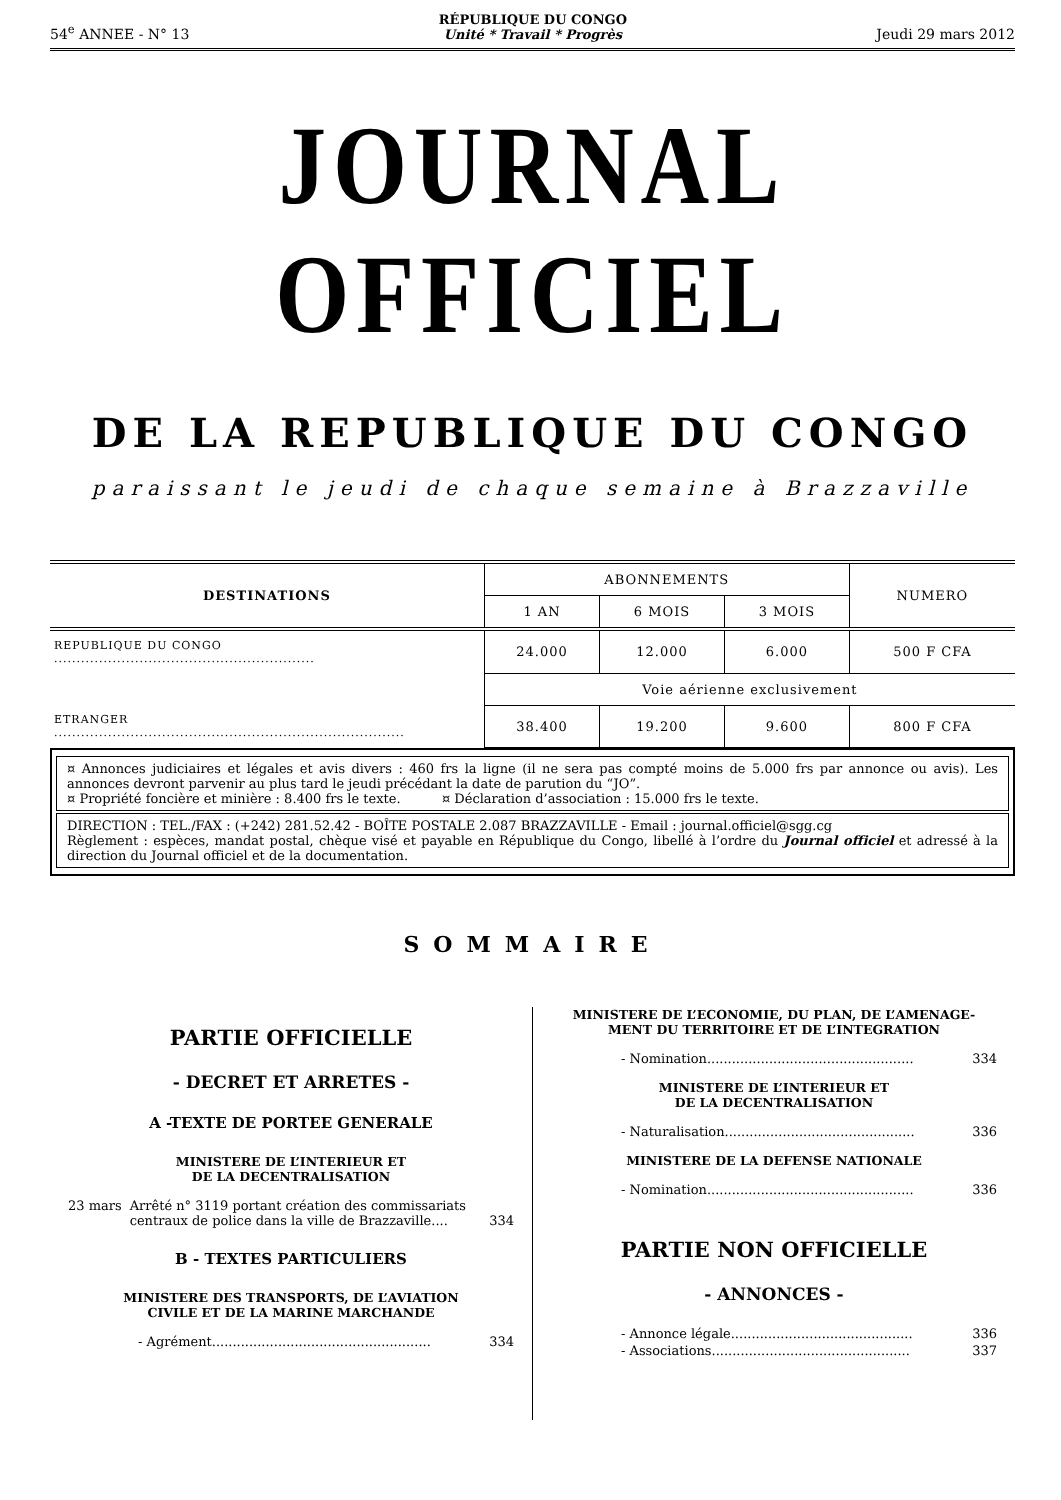54<sup>e</sup> ANNEE - N° 13 RÉPUBLIQUE DU CONGO
Unité * Travail * Progrès Jeudi 29 mars 2012
JOURNAL OFFICIEL
DE LA REPUBLIQUE DU CONGO
paraissant le jeudi de chaque semaine à Brazzaville
| DESTINATIONS | ABONNEMENTS | | | NUMERO |
| --- | --- | --- | --- | --- |
| | 1 AN | 6 MOIS | 3 MOIS | |
| REPUBLIQUE DU CONGO .......................................................... | 24.000 | 12.000 | 6.000 | 500 F CFA |
| | Voie aérienne exclusivement | | | |
| ETRANGER .............................................................................. | 38.400 | 19.200 | 9.600 | 800 F CFA |
¤ Annonces judiciaires et légales et avis divers : 460 frs la ligne (il ne sera pas compté moins de 5.000 frs par annonce ou avis). Les annonces devront parvenir au plus tard le jeudi précédant la date de parution du “JO”.
¤ Propriété foncière et minière : 8.400 frs le texte. ¤ Déclaration d’association : 15.000 frs le texte.
DIRECTION : TEL./FAX : (+242) 281.52.42 - BOÎTE POSTALE 2.087 BRAZZAVILLE - Email : journal.officiel@sgg.cg
Règlement : espèces, mandat postal, chèque visé et payable en République du Congo, libellé à l’ordre du Journal officiel et adressé à la direction du Journal officiel et de la documentation.
SOMMAIRE
PARTIE OFFICIELLE
- DECRET ET ARRETES -
A -TEXTE DE PORTEE GENERALE
MINISTERE DE L’INTERIEUR ET
DE LA DECENTRALISATION
23 mars Arrêté n° 3119 portant création des commissariats centraux de police dans la ville de Brazzaville.... 334
B - TEXTES PARTICULIERS
MINISTERE DES TRANSPORTS, DE L’AVIATION
CIVILE ET DE LA MARINE MARCHANDE
- Agrément..................................................... 334
MINISTERE DE L’ECONOMIE, DU PLAN, DE L’AMENAGE-MENT DU TERRITOIRE ET DE L’INTEGRATION
- Nomination.................................................. 334
MINISTERE DE L’INTERIEUR ET
DE LA DECENTRALISATION
- Naturalisation.............................................. 336
MINISTERE DE LA DEFENSE NATIONALE
- Nomination.................................................. 336
PARTIE NON OFFICIELLE
- ANNONCES -
- Annonce légale............................................ 336
- Associations................................................ 337